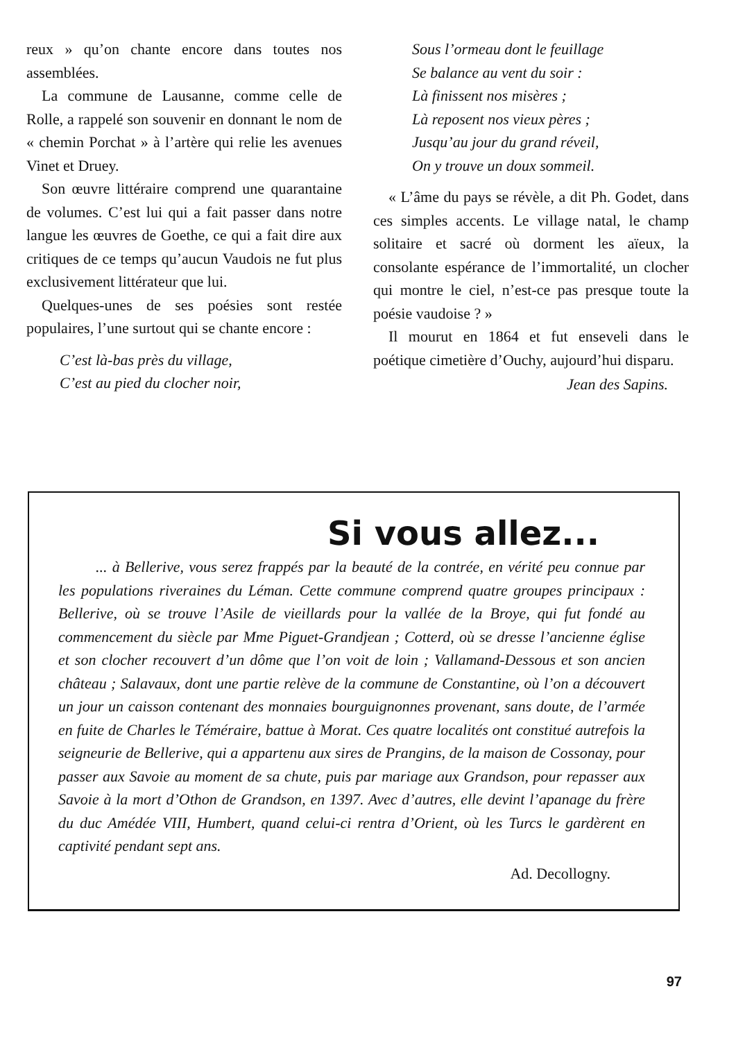reux » qu’on chante encore dans toutes nos assemblées.
La commune de Lausanne, comme celle de Rolle, a rappelé son souvenir en donnant le nom de « chemin Porchat » à l’artère qui relie les avenues Vinet et Druey.
Son œuvre littéraire comprend une quarantaine de volumes. C’est lui qui a fait passer dans notre langue les œuvres de Goethe, ce qui a fait dire aux critiques de ce temps qu’aucun Vaudois ne fut plus exclusivement littérateur que lui.
Quelques-unes de ses poésies sont restée populaires, l’une surtout qui se chante encore :
C’est là-bas près du village,
C’est au pied du clocher noir,
Sous l’ormeau dont le feuillage
Se balance au vent du soir :
Là finissent nos misères ;
Là reposent nos vieux pères ;
Jusqu’au jour du grand réveil,
On y trouve un doux sommeil.
« L’âme du pays se révèle, a dit Ph. Godet, dans ces simples accents. Le village natal, le champ solitaire et sacré où dorment les aïeux, la consolante espérance de l’immortalité, un clocher qui montre le ciel, n’est-ce pas presque toute la poésie vaudoise ? »
Il mourut en 1864 et fut enseveli dans le poétique cimetière d’Ouchy, aujourd’hui disparu.
Jean des Sapins.
Si vous allez...
... à Bellerive, vous serez frappés par la beauté de la contrée, en vérité peu connue par les populations riveraines du Léman. Cette commune comprend quatre groupes principaux : Bellerive, où se trouve l’Asile de vieillards pour la vallée de la Broye, qui fut fondé au commencement du siècle par Mme Piguet-Grandjean ; Cotterd, où se dresse l’ancienne église et son clocher recouvert d’un dôme que l’on voit de loin ; Vallamand-Dessous et son ancien château ; Salavaux, dont une partie relève de la commune de Constantine, où l’on a découvert un jour un caisson contenant des monnaies bourguignonnes provenant, sans doute, de l’armée en fuite de Charles le Téméraire, battue à Morat. Ces quatre localités ont constitué autrefois la seigneurie de Bellerive, qui a appartenu aux sires de Prangins, de la maison de Cossonay, pour passer aux Savoie au moment de sa chute, puis par mariage aux Grandson, pour repasser aux Savoie à la mort d’Othon de Grandson, en 1397. Avec d’autres, elle devint l’apanage du frère du duc Amédée VIII, Humbert, quand celui-ci rentra d’Orient, où les Turcs le gardèrent en captivité pendant sept ans.
Ad. Decollogny.
97